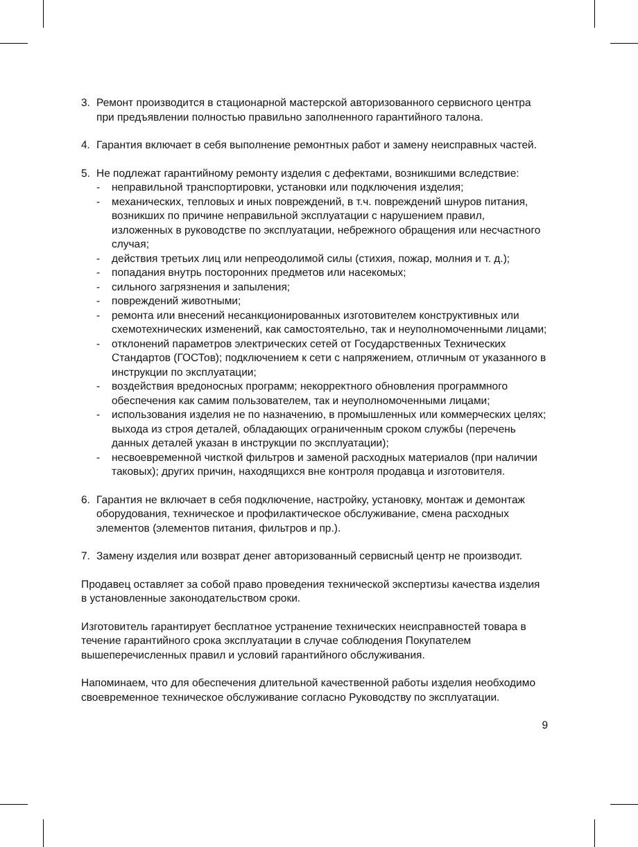3. Ремонт производится в стационарной мастерской авторизованного сервисного центра при предъявлении полностью правильно заполненного гарантийного талона.
4. Гарантия включает в себя выполнение ремонтных работ и замену неисправных частей.
5. Не подлежат гарантийному ремонту изделия с дефектами, возникшими вследствие:
- неправильной транспортировки, установки или подключения изделия;
- механических, тепловых и иных повреждений, в т.ч. повреждений шнуров питания, возникших по причине неправильной эксплуатации с нарушением правил, изложенных в руководстве по эксплуатации, небрежного обращения или несчастного случая;
- действия третьих лиц или непреодолимой силы (стихия, пожар, молния и т. д.);
- попадания внутрь посторонних предметов или насекомых;
- сильного загрязнения и запыления;
- повреждений животными;
- ремонта или внесений несанкционированных изготовителем конструктивных или схемотехнических изменений, как самостоятельно, так и неуполномоченными лицами;
- отклонений параметров электрических сетей от Государственных Технических Стандартов (ГОСТов); подключением к сети с напряжением, отличным от указанного в инструкции по эксплуатации;
- воздействия вредоносных программ; некорректного обновления программного обеспечения как самим пользователем, так и неуполномоченными лицами;
- использования изделия не по назначению, в промышленных или коммерческих целях; выхода из строя деталей, обладающих ограниченным сроком службы (перечень данных деталей указан в инструкции по эксплуатации);
- несвоевременной чисткой фильтров и заменой расходных материалов (при наличии таковых); других причин, находящихся вне контроля продавца и изготовителя.
6. Гарантия не включает в себя подключение, настройку, установку, монтаж и демонтаж оборудования, техническое и профилактическое обслуживание, смена расходных элементов (элементов питания, фильтров и пр.).
7. Замену изделия или возврат денег авторизованный сервисный центр не производит.
Продавец оставляет за собой право проведения технической экспертизы качества изделия в установленные законодательством сроки.
Изготовитель гарантирует бесплатное устранение технических неисправностей товара в течение гарантийного срока эксплуатации в случае соблюдения Покупателем вышеперечисленных правил и условий гарантийного обслуживания.
Напоминаем, что для обеспечения длительной качественной работы изделия необходимо своевременное техническое обслуживание согласно Руководству по эксплуатации.
9